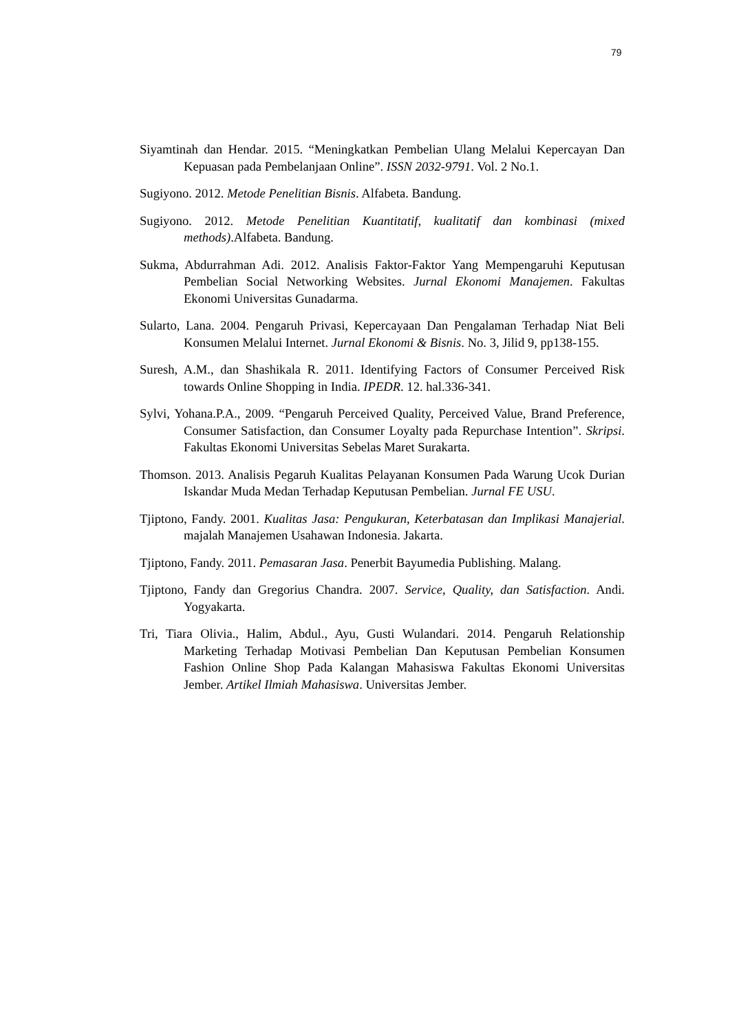79
Siyamtinah dan Hendar. 2015. “Meningkatkan Pembelian Ulang Melalui Kepercayan Dan Kepuasan pada Pembelanjaan Online”. ISSN 2032-9791. Vol. 2 No.1.
Sugiyono. 2012. Metode Penelitian Bisnis. Alfabeta. Bandung.
Sugiyono. 2012. Metode Penelitian Kuantitatif, kualitatif dan kombinasi (mixed methods).Alfabeta. Bandung.
Sukma, Abdurrahman Adi. 2012. Analisis Faktor-Faktor Yang Mempengaruhi Keputusan Pembelian Social Networking Websites. Jurnal Ekonomi Manajemen. Fakultas Ekonomi Universitas Gunadarma.
Sularto, Lana. 2004. Pengaruh Privasi, Kepercayaan Dan Pengalaman Terhadap Niat Beli Konsumen Melalui Internet. Jurnal Ekonomi & Bisnis. No. 3, Jilid 9, pp138-155.
Suresh, A.M., dan Shashikala R. 2011. Identifying Factors of Consumer Perceived Risk towards Online Shopping in India. IPEDR. 12. hal.336-341.
Sylvi, Yohana.P.A., 2009. “Pengaruh Perceived Quality, Perceived Value, Brand Preference, Consumer Satisfaction, dan Consumer Loyalty pada Repurchase Intention”. Skripsi. Fakultas Ekonomi Universitas Sebelas Maret Surakarta.
Thomson. 2013. Analisis Pegaruh Kualitas Pelayanan Konsumen Pada Warung Ucok Durian Iskandar Muda Medan Terhadap Keputusan Pembelian. Jurnal FE USU.
Tjiptono, Fandy. 2001. Kualitas Jasa: Pengukuran, Keterbatasan dan Implikasi Manajerial. majalah Manajemen Usahawan Indonesia. Jakarta.
Tjiptono, Fandy. 2011. Pemasaran Jasa. Penerbit Bayumedia Publishing. Malang.
Tjiptono, Fandy dan Gregorius Chandra. 2007. Service, Quality, dan Satisfaction. Andi. Yogyakarta.
Tri, Tiara Olivia., Halim, Abdul., Ayu, Gusti Wulandari. 2014. Pengaruh Relationship Marketing Terhadap Motivasi Pembelian Dan Keputusan Pembelian Konsumen Fashion Online Shop Pada Kalangan Mahasiswa Fakultas Ekonomi Universitas Jember. Artikel Ilmiah Mahasiswa. Universitas Jember.